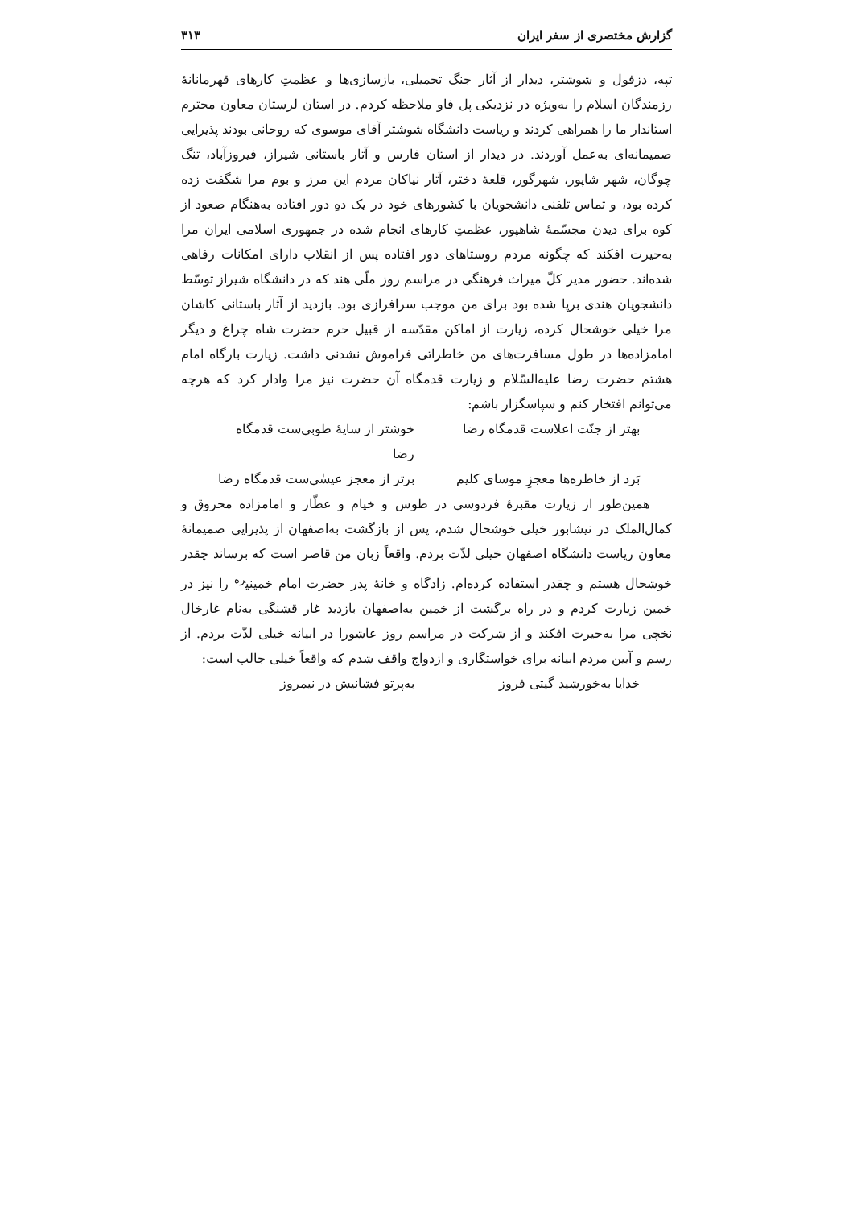گزارش مختصری از سفر ایران ۳۱۳
تپه، دزفول و شوشتر، دیدار از آثار جنگ تحمیلی، بازسازی‌ها و عظمتِ کارهای قهرمانانهٔ رزمندگان اسلام را به‌ویژه در نزدیکی پل فاو ملاحظه کردم. در استان لرستان معاون محترم استاندار ما را همراهی کردند و ریاست دانشگاه شوشتر آقای موسوی که روحانی بودند پذیرایی صمیمانه‌ای به‌عمل آوردند. در دیدار از استان فارس و آثار باستانی شیراز، فیروزآباد، تنگ چوگان، شهر شاپور، شهرگور، قلعهٔ دختر، آثار نیاکان مردم این مرز و بوم مرا شگفت زده کرده بود، و تماس تلفنی دانشجویان با کشورهای خود در یک دهِ دور افتاده به‌هنگام صعود از کوه برای دیدن مجسّمهٔ شاهپور، عظمتِ کارهای انجام شده در جمهوری اسلامی ایران مرا به‌حیرت افکند که چگونه مردم روستاهای دور افتاده پس از انقلاب دارای امکانات رفاهی شده‌اند. حضور مدیر کلّ میراث فرهنگی در مراسم روز ملّی هند که در دانشگاه شیراز توسّط دانشجویان هندی برپا شده بود برای من موجب سرافرازی بود. بازدید از آثار باستانی کاشان مرا خیلی خوشحال کرده، زیارت از اماکن مقدّسه از قبیل حرم حضرت شاه چراغ و دیگر امامزاده‌ها در طول مسافرت‌های من خاطراتی فراموش نشدنی داشت. زیارت بارگاه امام هشتم حضرت رضا علیه‌السّلام و زیارت قدمگاه آن حضرت نیز مرا وادار کرد که هرچه می‌توانم افتخار کنم و سپاسگزار باشم:
بهتر از جنّت اعلاست قدمگاه رضا خوشتر از سایهٔ طوبی‌ست قدمگاه رضا
بَرد از خاطره‌ها معجزِ موسای کلیم برتر از معجز عیسٰی‌ست قدمگاه رضا
همین‌طور از زیارت مقبرهٔ فردوسی در طوس و خیام و عطّار و امامزاده محروق و کمال‌الملک در نیشابور خیلی خوشحال شدم، پس از بازگشت به‌اصفهان از پذیرایی صمیمانهٔ معاون ریاست دانشگاه اصفهان خیلی لذّت بردم. واقعاً زبان من قاصر است که برساند چقدر خوشحال هستم و چقدر استفاده کرده‌ام. زادگاه و خانهٔ پدر حضرت امام خمینی<sup>ره</sup> را نیز در خمین زیارت کردم و در راه برگشت از خمین به‌اصفهان بازدید غار قشنگی به‌نام غارخال نخچی مرا به‌حیرت افکند و از شرکت در مراسم روز عاشورا در ابیانه خیلی لذّت بردم. از رسم و آیین مردم ابیانه برای خواستگاری و ازدواج واقف شدم که واقعاً خیلی جالب است:
خدایا به‌خورشید گیتی فروز به‌پرتو فشانیش در نیمروز